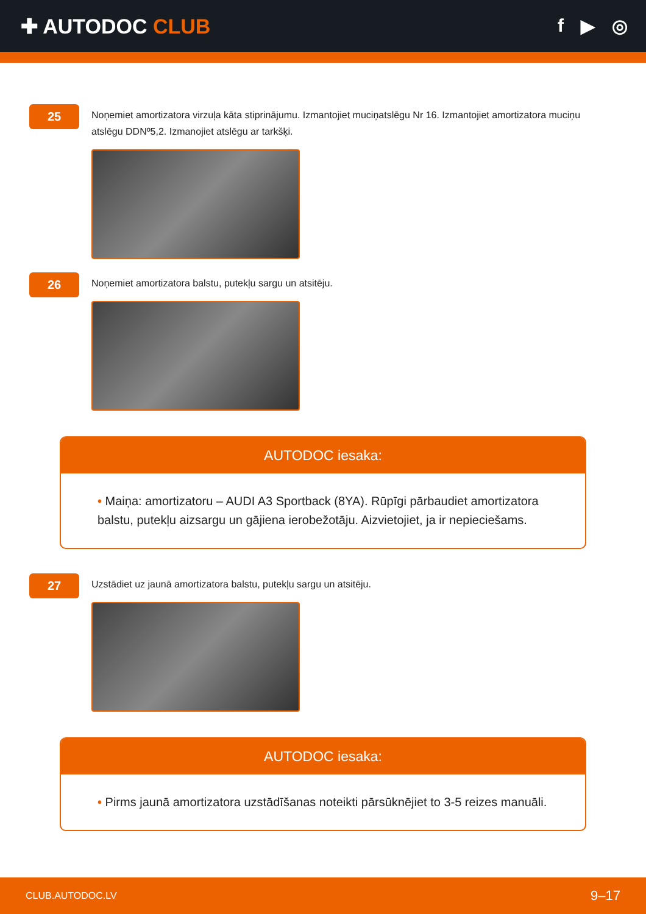✚ AUTODOC CLUB f ▶ ◎
25
Noņemiet amortizatora virzuļa kāta stiprinājumu. Izmantojiet muciņatslēgu Nr 16. Izmantojiet amortizatora muciņu atslēgu DDNº5,2. Izmanojiet atslēgu ar tarkšķi.
26
Noņemiet amortizatora balstu, putekļu sargu un atsitēju.
AUTODOC iesaka:
• Maiņa: amortizatoru – AUDI A3 Sportback (8YA). Rūpīgi pārbaudiet amortizatora balstu, putekļu aizsargu un gājiena ierobežotāju. Aizvietojiet, ja ir nepieciešams.
27
Uzstādiet uz jaunā amortizatora balstu, putekļu sargu un atsitēju.
AUTODOC iesaka:
• Pirms jaunā amortizatora uzstādīšanas noteikti pārsūknējiet to 3-5 reizes manuāli.
CLUB.AUTODOC.LV 9–17